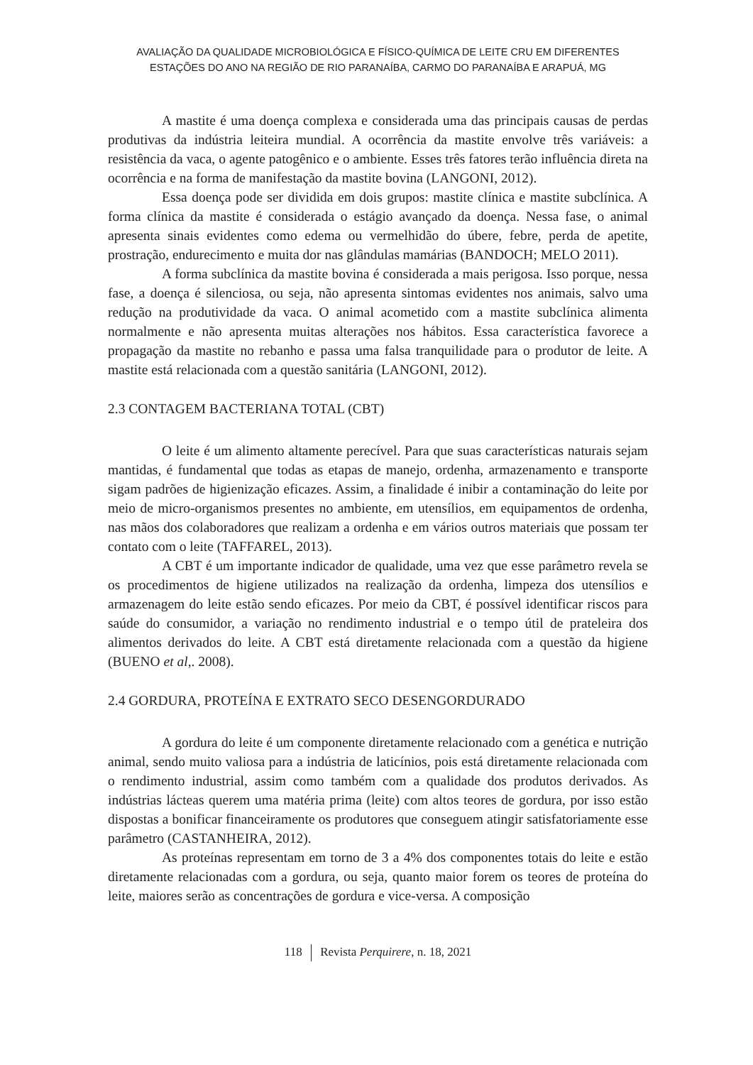AVALIAÇÃO DA QUALIDADE MICROBIOLÓGICA E FÍSICO-QUÍMICA DE LEITE CRU EM DIFERENTES
ESTAÇÕES DO ANO NA REGIÃO DE RIO PARANAÍBA, CARMO DO PARANAÍBA E ARAPUÁ, MG
A mastite é uma doença complexa e considerada uma das principais causas de perdas produtivas da indústria leiteira mundial. A ocorrência da mastite envolve três variáveis: a resistência da vaca, o agente patogênico e o ambiente. Esses três fatores terão influência direta na ocorrência e na forma de manifestação da mastite bovina (LANGONI, 2012).
Essa doença pode ser dividida em dois grupos: mastite clínica e mastite subclínica. A forma clínica da mastite é considerada o estágio avançado da doença. Nessa fase, o animal apresenta sinais evidentes como edema ou vermelhidão do úbere, febre, perda de apetite, prostração, endurecimento e muita dor nas glândulas mamárias (BANDOCH; MELO 2011).
A forma subclínica da mastite bovina é considerada a mais perigosa. Isso porque, nessa fase, a doença é silenciosa, ou seja, não apresenta sintomas evidentes nos animais, salvo uma redução na produtividade da vaca. O animal acometido com a mastite subclínica alimenta normalmente e não apresenta muitas alterações nos hábitos. Essa característica favorece a propagação da mastite no rebanho e passa uma falsa tranquilidade para o produtor de leite. A mastite está relacionada com a questão sanitária (LANGONI, 2012).
2.3 CONTAGEM BACTERIANA TOTAL (CBT)
O leite é um alimento altamente perecível. Para que suas características naturais sejam mantidas, é fundamental que todas as etapas de manejo, ordenha, armazenamento e transporte sigam padrões de higienização eficazes. Assim, a finalidade é inibir a contaminação do leite por meio de micro-organismos presentes no ambiente, em utensílios, em equipamentos de ordenha, nas mãos dos colaboradores que realizam a ordenha e em vários outros materiais que possam ter contato com o leite (TAFFAREL, 2013).
A CBT é um importante indicador de qualidade, uma vez que esse parâmetro revela se os procedimentos de higiene utilizados na realização da ordenha, limpeza dos utensílios e armazenagem do leite estão sendo eficazes. Por meio da CBT, é possível identificar riscos para saúde do consumidor, a variação no rendimento industrial e o tempo útil de prateleira dos alimentos derivados do leite. A CBT está diretamente relacionada com a questão da higiene (BUENO et al,. 2008).
2.4 GORDURA, PROTEÍNA E EXTRATO SECO DESENGORDURADO
A gordura do leite é um componente diretamente relacionado com a genética e nutrição animal, sendo muito valiosa para a indústria de laticínios, pois está diretamente relacionada com o rendimento industrial, assim como também com a qualidade dos produtos derivados. As indústrias lácteas querem uma matéria prima (leite) com altos teores de gordura, por isso estão dispostas a bonificar financeiramente os produtores que conseguem atingir satisfatoriamente esse parâmetro (CASTANHEIRA, 2012).
As proteínas representam em torno de 3 a 4% dos componentes totais do leite e estão diretamente relacionadas com a gordura, ou seja, quanto maior forem os teores de proteína do leite, maiores serão as concentrações de gordura e vice-versa. A composição
118 Revista Perquirere, n. 18, 2021